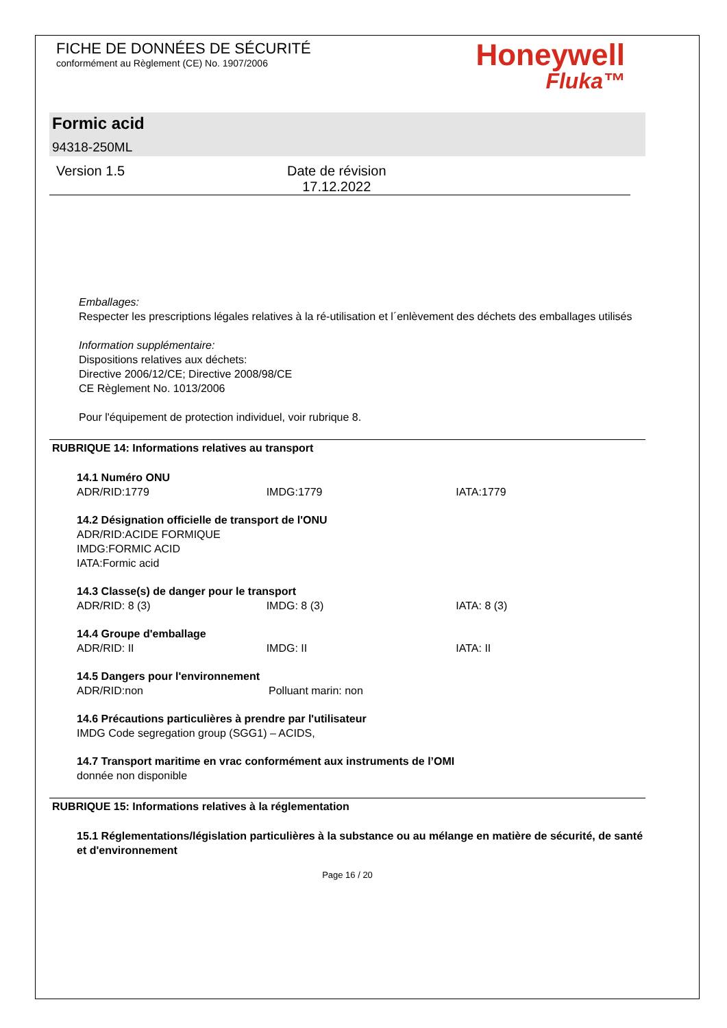FICHE DE DONNÉES DE SÉCURITÉ
conformément au Règlement (CE) No. 1907/2006
Honeywell
Fluka™
Formic acid
94318-250ML
Version 1.5 Date de révision
17.12.2022
Emballages:
Respecter les prescriptions légales relatives à la ré-utilisation et l´enlèvement des déchets des emballages utilisés
Information supplémentaire:
Dispositions relatives aux déchets:
Directive 2006/12/CE; Directive 2008/98/CE
CE Règlement No. 1013/2006
Pour l'équipement de protection individuel, voir rubrique 8.
RUBRIQUE 14: Informations relatives au transport
14.1 Numéro ONU
ADR/RID:1779 IMDG:1779 IATA:1779
14.2 Désignation officielle de transport de l'ONU
ADR/RID:ACIDE FORMIQUE
IMDG:FORMIC ACID
IATA:Formic acid
14.3 Classe(s) de danger pour le transport
ADR/RID: 8 (3) IMDG: 8 (3) IATA: 8 (3)
14.4 Groupe d'emballage
ADR/RID: II IMDG: II IATA: II
14.5 Dangers pour l'environnement
ADR/RID:non Polluant marin: non
14.6 Précautions particulières à prendre par l'utilisateur
IMDG Code segregation group (SGG1) – ACIDS,
14.7 Transport maritime en vrac conformément aux instruments de l’OMI
donnée non disponible
RUBRIQUE 15: Informations relatives à la réglementation
15.1 Réglementations/législation particulières à la substance ou au mélange en matière de sécurité, de santé et d'environnement
Page 16 / 20